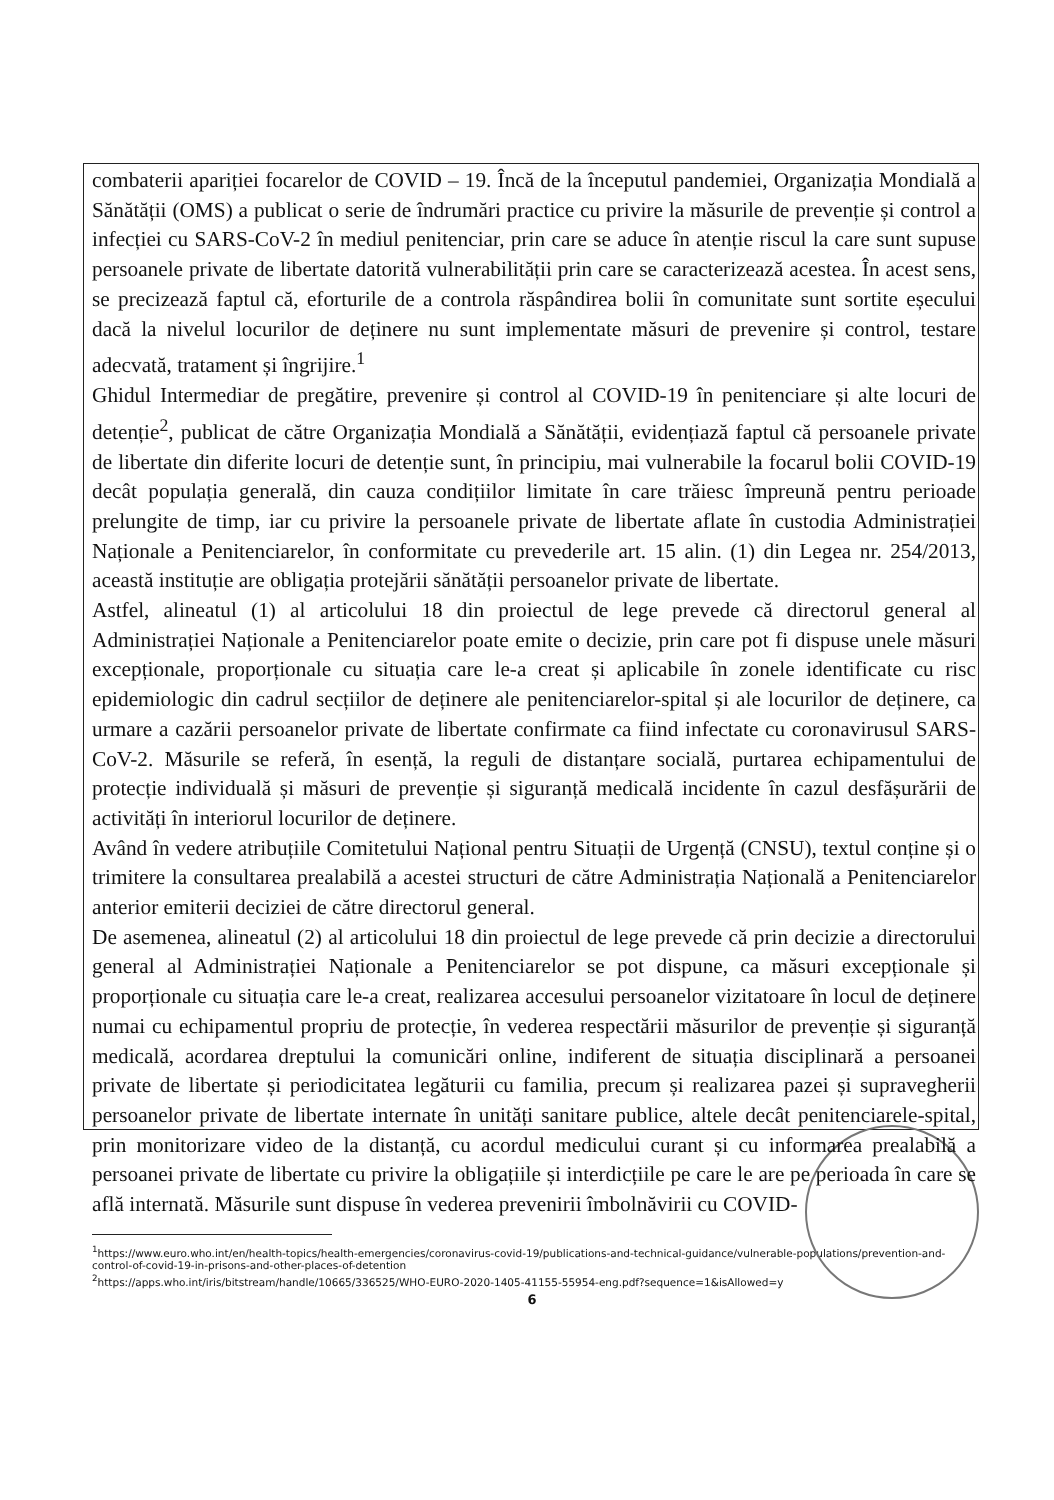combaterii apariției focarelor de COVID – 19. Încă de la începutul pandemiei, Organizația Mondială a Sănătății (OMS) a publicat o serie de îndrumări practice cu privire la măsurile de prevenție și control a infecției cu SARS-CoV-2 în mediul penitenciar, prin care se aduce în atenție riscul la care sunt supuse persoanele private de libertate datorită vulnerabilității prin care se caracterizează acestea. În acest sens, se precizează faptul că, eforturile de a controla răspândirea bolii în comunitate sunt sortite eșecului dacă la nivelul locurilor de deținere nu sunt implementate măsuri de prevenire și control, testare adecvată, tratament și îngrijire.<sup>1</sup>
Ghidul Intermediar de pregătire, prevenire și control al COVID-19 în penitenciare și alte locuri de detenție<sup>2</sup>, publicat de către Organizația Mondială a Sănătății, evidențiază faptul că persoanele private de libertate din diferite locuri de detenție sunt, în principiu, mai vulnerabile la focarul bolii COVID-19 decât populația generală, din cauza condițiilor limitate în care trăiesc împreună pentru perioade prelungite de timp, iar cu privire la persoanele private de libertate aflate în custodia Administrației Naționale a Penitenciarelor, în conformitate cu prevederile art. 15 alin. (1) din Legea nr. 254/2013, această instituție are obligația protejării sănătății persoanelor private de libertate.
Astfel, alineatul (1) al articolului 18 din proiectul de lege prevede că directorul general al Administrației Naționale a Penitenciarelor poate emite o decizie, prin care pot fi dispuse unele măsuri excepționale, proporționale cu situația care le-a creat și aplicabile în zonele identificate cu risc epidemiologic din cadrul secțiilor de deținere ale penitenciarelor-spital și ale locurilor de deținere, ca urmare a cazării persoanelor private de libertate confirmate ca fiind infectate cu coronavirusul SARS-CoV-2. Măsurile se referă, în esență, la reguli de distanțare socială, purtarea echipamentului de protecție individuală și măsuri de prevenție și siguranță medicală incidente în cazul desfășurării de activități în interiorul locurilor de deținere.
Având în vedere atribuțiile Comitetului Național pentru Situații de Urgență (CNSU), textul conține și o trimitere la consultarea prealabilă a acestei structuri de către Administrația Națională a Penitenciarelor anterior emiterii deciziei de către directorul general.
De asemenea, alineatul (2) al articolului 18 din proiectul de lege prevede că prin decizie a directorului general al Administrației Naționale a Penitenciarelor se pot dispune, ca măsuri excepționale și proporționale cu situația care le-a creat, realizarea accesului persoanelor vizitatoare în locul de deținere numai cu echipamentul propriu de protecție, în vederea respectării măsurilor de prevenție și siguranță medicală, acordarea dreptului la comunicări online, indiferent de situația disciplinară a persoanei private de libertate și periodicitatea legăturii cu familia, precum și realizarea pazei și supravegherii persoanelor private de libertate internate în unități sanitare publice, altele decât penitenciarele-spital, prin monitorizare video de la distanță, cu acordul medicului curant și cu informarea prealabilă a persoanei private de libertate cu privire la obligațiile și interdicțiile pe care le are pe perioada în care se află internată. Măsurile sunt dispuse în vederea prevenirii îmbolnăvirii cu COVID-
<sup>1</sup> https://www.euro.who.int/en/health-topics/health-emergencies/coronavirus-covid-19/publications-and-technical-guidance/vulnerable-populations/prevention-and-control-of-covid-19-in-prisons-and-other-places-of-detention
<sup>2</sup> https://apps.who.int/iris/bitstream/handle/10665/336525/WHO-EURO-2020-1405-41155-55954-eng.pdf?sequence=1&isAllowed=y
6